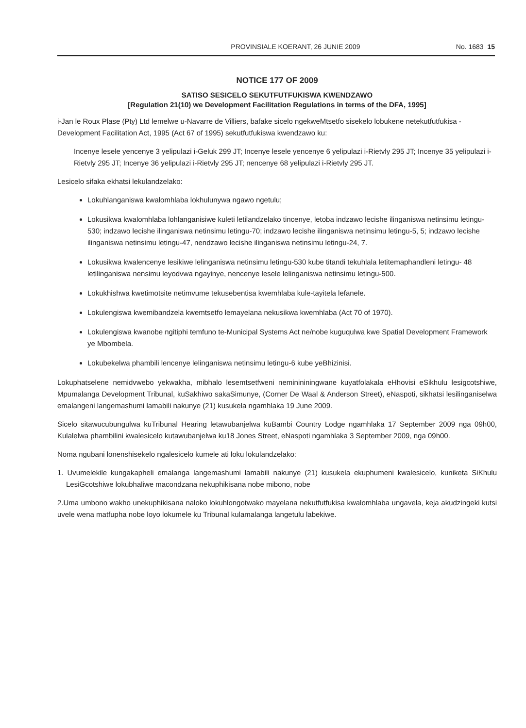PROVINSIALE KOERANT, 26 JUNIE 2009 No. 1683 15
NOTICE 177 OF 2009
SATISO SESICELO SEKUTFUTFUKISWA KWENDZAWO
[Regulation 21(10) we Development Facilitation Regulations in terms of the DFA, 1995]
i-Jan le Roux Plase (Pty) Ltd lemelwe u-Navarre de Villiers, bafake sicelo ngekweMtsetfo sisekelo lobukene netekutfutfukisa -Development Facilitation Act, 1995 (Act 67 of 1995) sekutfutfukiswa kwendzawo ku:
Incenye lesele yencenye 3 yelipulazi i-Geluk 299 JT; Incenye lesele yencenye 6 yelipulazi i-Rietvly 295 JT; Incenye 35 yelipulazi i-Rietvly 295 JT; Incenye 36 yelipulazi i-Rietvly 295 JT; nencenye 68 yelipulazi i-Rietvly 295 JT.
Lesicelo sifaka ekhatsi lekulandzelako:
Lokuhlanganiswa kwalomhlaba lokhulunywa ngawo ngetulu;
Lokusikwa kwalomhlaba lohlanganisiwe kuleti letilandzelako tincenye, letoba indzawo lecishe ilinganiswa netinsimu letingu-530; indzawo lecishe ilinganiswa netinsimu letingu-70; indzawo lecishe ilinganiswa netinsimu letingu-5, 5; indzawo lecishe ilinganiswa netinsimu letingu-47, nendzawo lecishe ilinganiswa netinsimu letingu-24, 7.
Lokusikwa kwalencenye lesikiwe lelinganiswa netinsimu letingu-530 kube titandi tekuhlala letitemaphandleni letingu- 48 letilinganiswa nensimu leyodvwa ngayinye, nencenye lesele lelinganiswa netinsimu letingu-500.
Lokukhishwa kwetimotsite netimvume tekusebentisa kwemhlaba kule-tayitela lefanele.
Lokulengiswa kwemibandzela kwemtsetfo lemayelana nekusikwa kwemhlaba (Act 70 of 1970).
Lokulengiswa kwanobe ngitiphi temfuno te-Municipal Systems Act ne/nobe kuguqulwa kwe Spatial Development Framework ye Mbombela.
Lokubekelwa phambili lencenye lelinganiswa netinsimu letingu-6 kube yeBhizinisi.
Lokuphatselene nemidvwebo yekwakha, mibhalo lesemtsetfweni neminininingwane kuyatfolakala eHhovisi eSikhulu lesigcotshiwe, Mpumalanga Development Tribunal, kuSakhiwo sakaSimunye, (Corner De Waal & Anderson Street), eNaspoti, sikhatsi lesilinganiselwa emalangeni langemashumi lamabili nakunye (21) kusukela ngamhlaka 19 June 2009.
Sicelo sitawucubungulwa kuTribunal Hearing letawubanjelwa kuBambi Country Lodge ngamhlaka 17 September 2009 nga 09h00, Kulalelwa phambilini kwalesicelo kutawubanjelwa ku18 Jones Street, eNaspoti ngamhlaka 3 September 2009, nga 09h00.
Noma ngubani lonenshisekelo ngalesicelo kumele ati loku lokulandzelako:
1. Uvumelekile kungakapheli emalanga langemashumi lamabili nakunye (21) kusukela ekuphumeni kwalesicelo, kuniketa SiKhulu LesiGcotshiwe lokubhaliwe macondzana nekuphikisana nobe mibono, nobe
2.Uma umbono wakho unekuphikisana naloko lokuhlongotwako mayelana nekutfutfukisa kwalomhlaba ungavela, keja akudzingeki kutsi uvele wena matfupha nobe loyo lokumele ku Tribunal kulamalanga langetulu labekiwe.